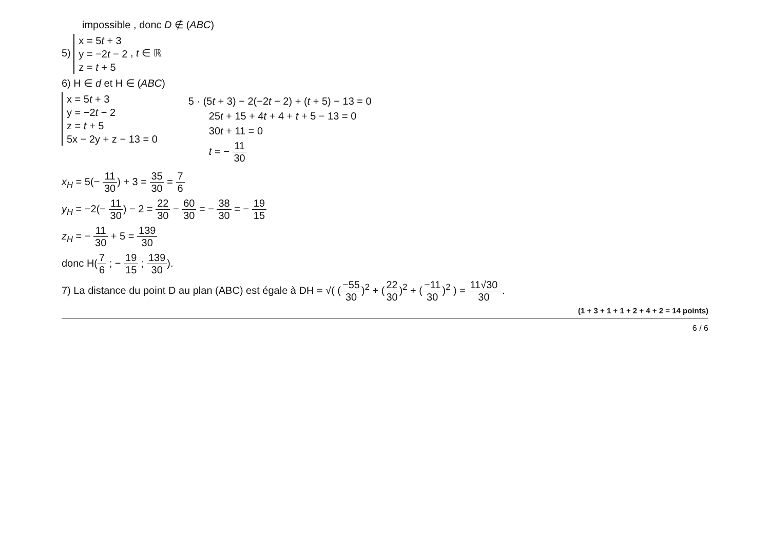impossible , donc D ∉ (ABC)
5) x = 5t + 3
y = −2t − 2
z = t + 5 , t ∈ ℝ
6) H ∈ d et H ∈ (ABC)
x = 5t + 3
y = −2t − 2
z = t + 5
5x − 2y + z − 13 = 0
5 · (5t + 3) − 2(−2t − 2) + (t + 5) − 13 = 0
25t + 15 + 4t + 4 + t + 5 − 13 = 0
30t + 11 = 0
t = − 11 30
x<sub>H</sub> = 5(− 11 30) + 3 = 35 30 = 7 6
y<sub>H</sub> = −2(− 11 30) − 2 = 22 30 − 60 30 = − 38 30 = − 19 15
z<sub>H</sub> = − 11 30 + 5 = 139 30
donc H(7 6 ; − 19 15 ; 139 30).
7) La distance du point D au plan (ABC) est égale à DH = √( (−55 30)<sup>2</sup> + (22 30)<sup>2</sup> + (−11 30)<sup>2</sup> ) = 11√30 30 .
(1 + 3 + 1 + 1 + 2 + 4 + 2 = 14 points)
6 / 6